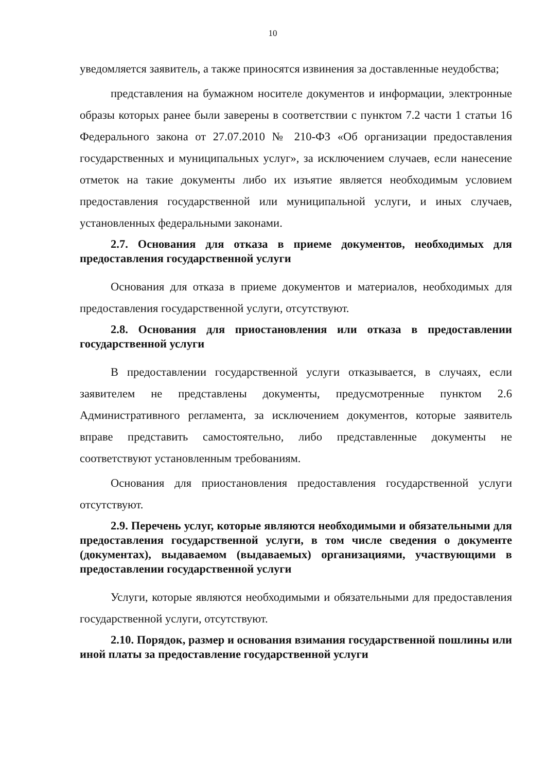10
уведомляется заявитель, а также приносятся извинения за доставленные неудобства;
представления на бумажном носителе документов и информации, электронные образы которых ранее были заверены в соответствии с пунктом 7.2 части 1 статьи 16 Федерального закона от 27.07.2010 № 210-ФЗ «Об организации предоставления государственных и муниципальных услуг», за исключением случаев, если нанесение отметок на такие документы либо их изъятие является необходимым условием предоставления государственной или муниципальной услуги, и иных случаев, установленных федеральными законами.
2.7. Основания для отказа в приеме документов, необходимых для предоставления государственной услуги
Основания для отказа в приеме документов и материалов, необходимых для предоставления государственной услуги, отсутствуют.
2.8. Основания для приостановления или отказа в предоставлении государственной услуги
В предоставлении государственной услуги отказывается, в случаях, если заявителем не представлены документы, предусмотренные пунктом 2.6 Административного регламента, за исключением документов, которые заявитель вправе представить самостоятельно, либо представленные документы не соответствуют установленным требованиям.
Основания для приостановления предоставления государственной услуги отсутствуют.
2.9. Перечень услуг, которые являются необходимыми и обязательными для предоставления государственной услуги, в том числе сведения о документе (документах), выдаваемом (выдаваемых) организациями, участвующими в предоставлении государственной услуги
Услуги, которые являются необходимыми и обязательными для предоставления государственной услуги, отсутствуют.
2.10. Порядок, размер и основания взимания государственной пошлины или иной платы за предоставление государственной услуги